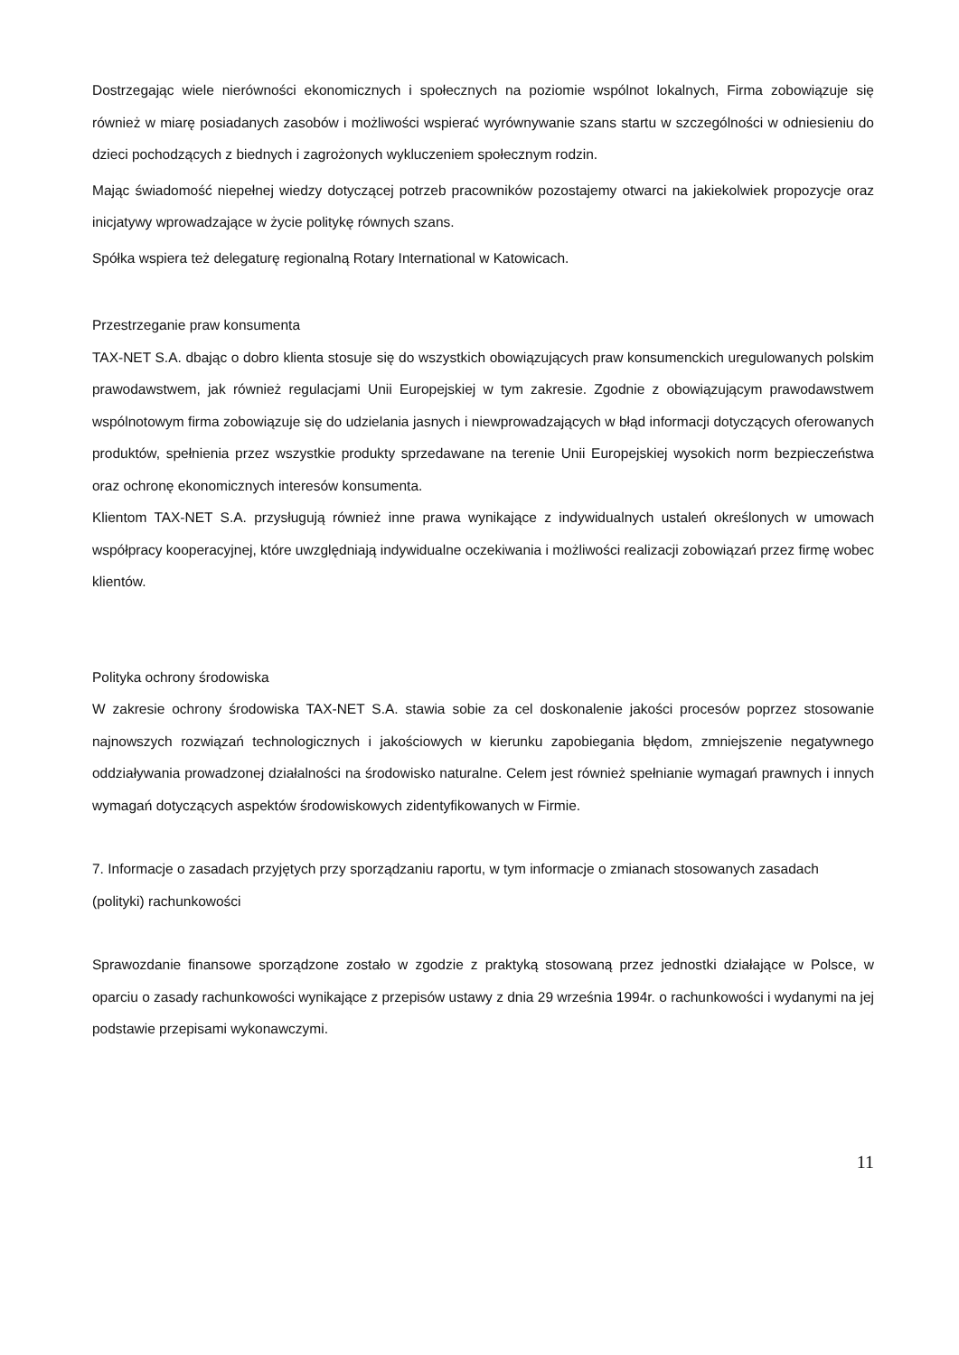Dostrzegając wiele nierówności ekonomicznych i społecznych na poziomie wspólnot lokalnych, Firma zobowiązuje się również w miarę posiadanych zasobów i możliwości wspierać wyrównywanie szans startu w szczególności w odniesieniu do dzieci pochodzących z biednych i zagrożonych wykluczeniem społecznym rodzin.
Mając świadomość niepełnej wiedzy dotyczącej potrzeb pracowników pozostajemy otwarci na jakiekolwiek propozycje oraz inicjatywy wprowadzające w życie politykę równych szans.
Spółka wspiera też delegaturę regionalną Rotary International w Katowicach.
Przestrzeganie praw konsumenta
TAX-NET S.A. dbając o dobro klienta stosuje się do wszystkich obowiązujących praw konsumenckich uregulowanych polskim prawodawstwem, jak również regulacjami Unii Europejskiej w tym zakresie. Zgodnie z obowiązującym prawodawstwem wspólnotowym firma zobowiązuje się do udzielania jasnych i niewprowadzających w błąd informacji dotyczących oferowanych produktów, spełnienia przez wszystkie produkty sprzedawane na terenie Unii Europejskiej wysokich norm bezpieczeństwa oraz ochronę ekonomicznych interesów konsumenta.
Klientom TAX-NET S.A. przysługują również inne prawa wynikające z indywidualnych ustaleń określonych w umowach współpracy kooperacyjnej, które uwzględniają indywidualne oczekiwania i możliwości realizacji zobowiązań przez firmę wobec klientów.
Polityka ochrony środowiska
W zakresie ochrony środowiska TAX-NET S.A. stawia sobie za cel doskonalenie jakości procesów poprzez stosowanie najnowszych rozwiązań technologicznych i jakościowych w kierunku zapobiegania błędom, zmniejszenie negatywnego oddziaływania prowadzonej działalności na środowisko naturalne. Celem jest również spełnianie wymagań prawnych i innych wymagań dotyczących aspektów środowiskowych zidentyfikowanych w Firmie.
7. Informacje o zasadach przyjętych przy sporządzaniu raportu, w tym informacje o zmianach stosowanych zasadach (polityki) rachunkowości
Sprawozdanie finansowe sporządzone zostało w zgodzie z praktyką stosowaną przez jednostki działające w Polsce, w oparciu o zasady rachunkowości wynikające z przepisów ustawy z dnia 29 września 1994r. o rachunkowości i wydanymi na jej podstawie przepisami wykonawczymi.
11